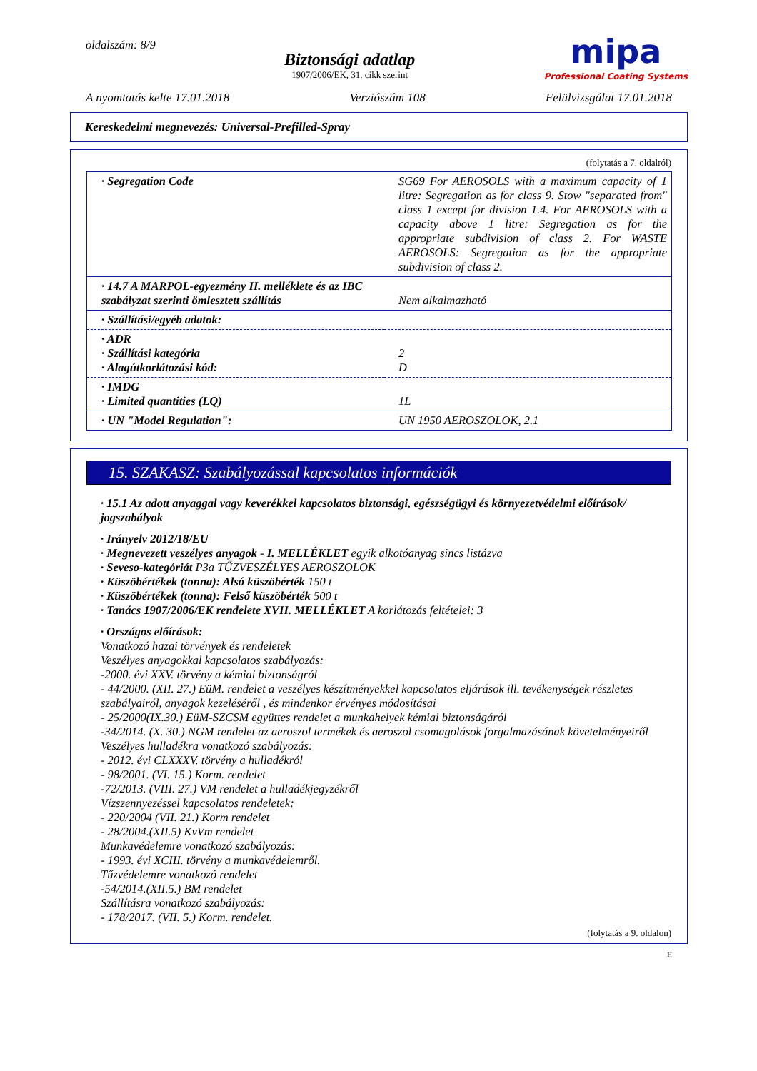oldalszám: 8/9
Biztonsági adatlap
1907/2006/EK, 31. cikk szerint
mipa
Professional Coating Systems
A nyomtatás kelte 17.01.2018 Verziószám 108 Felülvizsgálat 17.01.2018
Kereskedelmi megnevezés: Universal-Prefilled-Spray
(folytatás a 7. oldalról)
| · Segregation Code | SG69 For AEROSOLS with a maximum capacity of 1 litre: Segregation as for class 9. Stow "separated from" class 1 except for division 1.4. For AEROSOLS with a capacity above 1 litre: Segregation as for the appropriate subdivision of class 2. For WASTE AEROSOLS: Segregation as for the appropriate subdivision of class 2. |
| · 14.7 A MARPOL-egyezmény II. melléklete és az IBC szabályzat szerinti ömlesztett szállítás | Nem alkalmazható |
| · Szállítási/egyéb adatok: | |
| · ADR · Szállítási kategória · Alagútkorlátozási kód: | 2 D |
| · IMDG · Limited quantities (LQ) | 1L |
| · UN "Model Regulation": | UN 1950 AEROSZOLOK, 2.1 |
15. SZAKASZ: Szabályozással kapcsolatos információk
· 15.1 Az adott anyaggal vagy keverékkel kapcsolatos biztonsági, egészségügyi és környezetvédelmi előírások/ jogszabályok
· Irányelv 2012/18/EU
· Megnevezett veszélyes anyagok - I. MELLÉKLET egyik alkotóanyag sincs listázva
· Seveso-kategóriát P3a TŰZVESZÉLYES AEROSZOLOK
· Küszöbértékek (tonna): Alsó küszöbérték 150 t
· Küszöbértékek (tonna): Felső küszöbérték 500 t
· Tanács 1907/2006/EK rendelete XVII. MELLÉKLET A korlátozás feltételei: 3
· Országos előírások:
Vonatkozó hazai törvények és rendeletek
Veszélyes anyagokkal kapcsolatos szabályozás:
-2000. évi XXV. törvény a kémiai biztonságról
- 44/2000. (XII. 27.) EüM. rendelet a veszélyes készítményekkel kapcsolatos eljárások ill. tevékenységek részletes szabályairól, anyagok kezeléséről , és mindenkor érvényes módosításai
- 25/2000(IX.30.) EüM-SZCSM együttes rendelet a munkahelyek kémiai biztonságáról
-34/2014. (X. 30.) NGM rendelet az aeroszol termékek és aeroszol csomagolások forgalmazásának követelményeiről
Veszélyes hulladékra vonatkozó szabályozás:
- 2012. évi CLXXXV. törvény a hulladékról
- 98/2001. (VI. 15.) Korm. rendelet
-72/2013. (VIII. 27.) VM rendelet a hulladékjegyzékről
Vízszennyezéssel kapcsolatos rendeletek:
- 220/2004 (VII. 21.) Korm rendelet
- 28/2004.(XII.5) KvVm rendelet
Munkavédelemre vonatkozó szabályozás:
- 1993. évi XCIII. törvény a munkavédelemről.
Tűzvédelemre vonatkozó rendelet
-54/2014.(XII.5.) BM rendelet
Szállításra vonatkozó szabályozás:
- 178/2017. (VII. 5.) Korm. rendelet.
(folytatás a 9. oldalon)
H